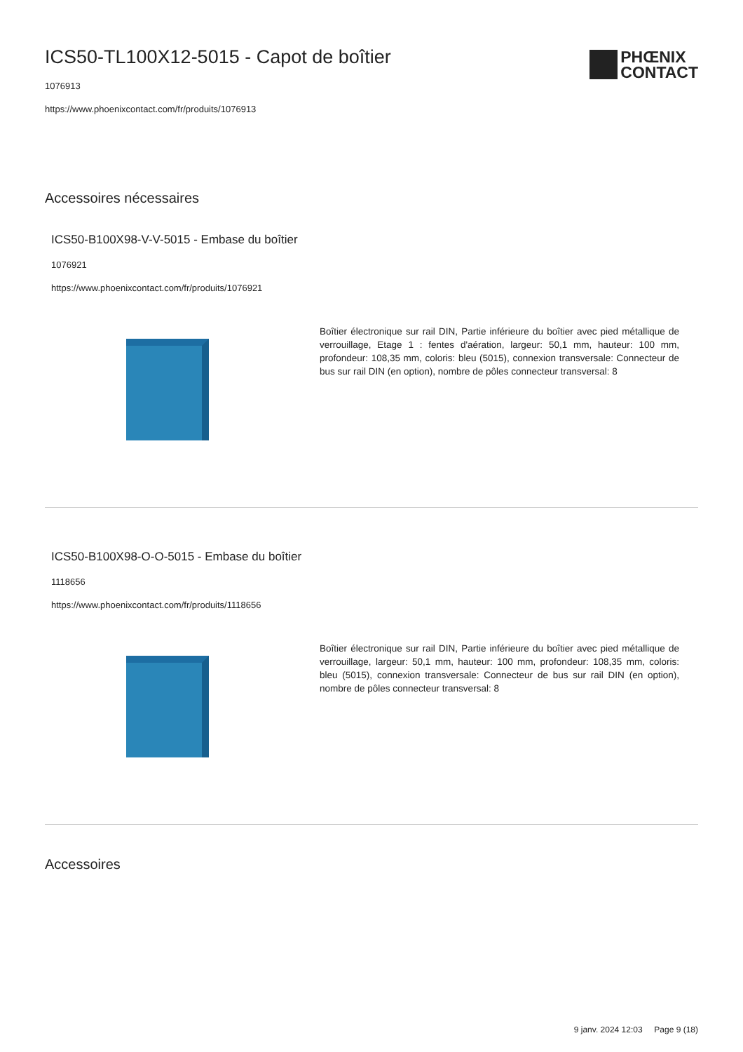PHŒNIX
CONTACT
ICS50-TL100X12-5015 - Capot de boîtier
1076913
https://www.phoenixcontact.com/fr/produits/1076913
Accessoires nécessaires
ICS50-B100X98-V-V-5015 - Embase du boîtier
1076921
https://www.phoenixcontact.com/fr/produits/1076921
Boîtier électronique sur rail DIN, Partie inférieure du boîtier avec pied métallique de verrouillage, Etage 1 : fentes d'aération, largeur: 50,1 mm, hauteur: 100 mm, profondeur: 108,35 mm, coloris: bleu (5015), connexion transversale: Connecteur de bus sur rail DIN (en option), nombre de pôles connecteur transversal: 8
ICS50-B100X98-O-O-5015 - Embase du boîtier
1118656
https://www.phoenixcontact.com/fr/produits/1118656
Boîtier électronique sur rail DIN, Partie inférieure du boîtier avec pied métallique de verrouillage, largeur: 50,1 mm, hauteur: 100 mm, profondeur: 108,35 mm, coloris: bleu (5015), connexion transversale: Connecteur de bus sur rail DIN (en option), nombre de pôles connecteur transversal: 8
Accessoires
9 janv. 2024 12:03 Page 9 (18)